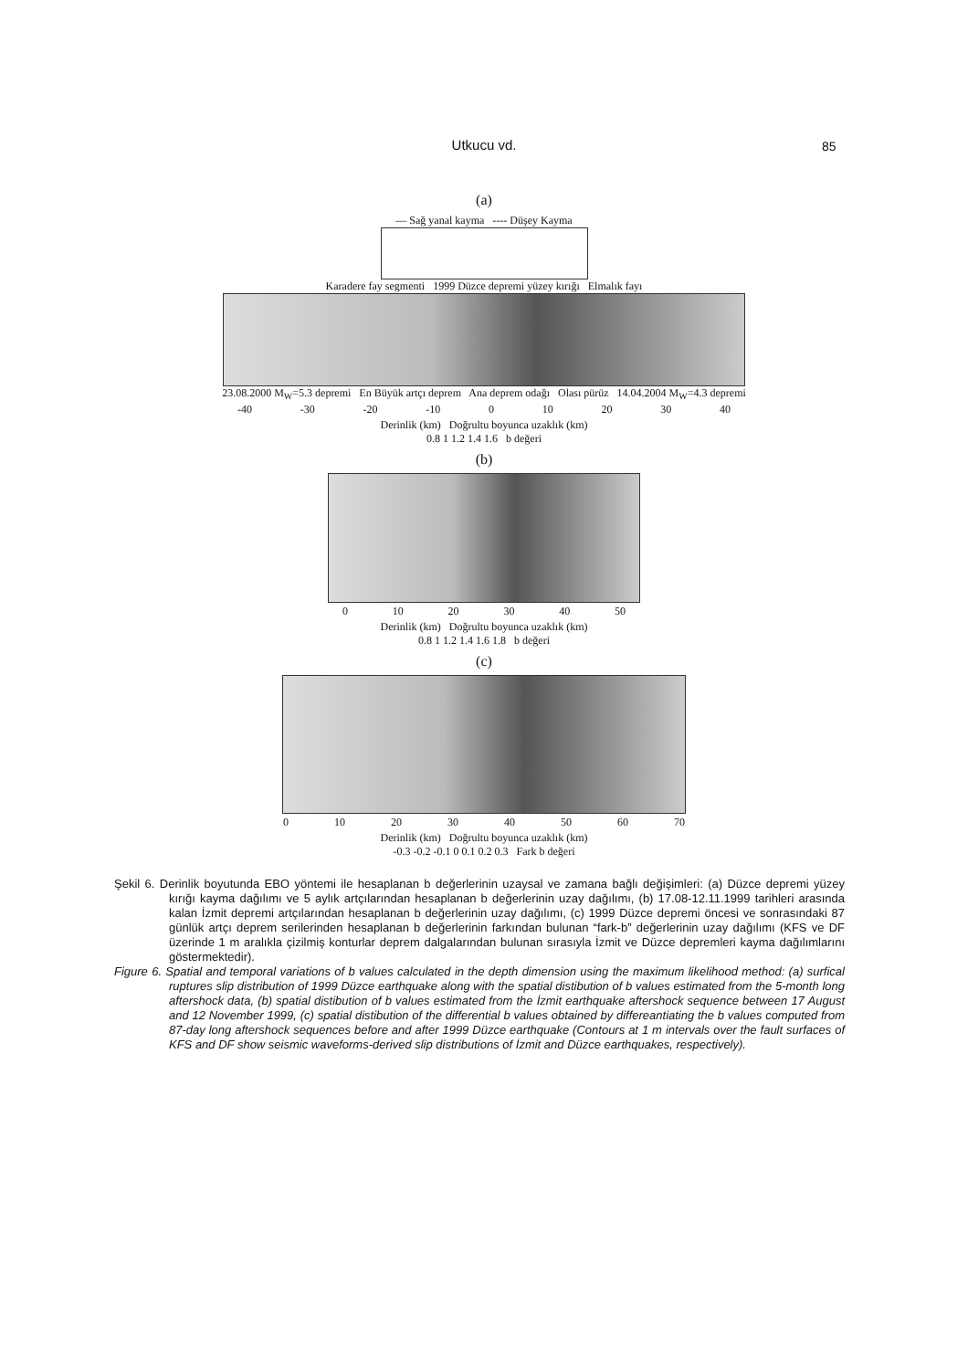Utkucu vd. 85
(a)
— Sağ yanal kayma ---- Düşey Kayma
Karadere fay segmenti 1999 Düzce depremi yüzey kırığı Elmalık fayı
23.08.2000 M<sub>W</sub>=5.3 depremi En Büyük artçı deprem Ana deprem odağı Olası pürüz 14.04.2004 M<sub>W</sub>=4.3 depremi
-40 -30 -20 -10 0 10 20 30 40
Derinlik (km) Doğrultu boyunca uzaklık (km)
0.8 1 1.2 1.4 1.6 b değeri
(b)
0 10 20 30 40 50
Derinlik (km) Doğrultu boyunca uzaklık (km)
0.8 1 1.2 1.4 1.6 1.8 b değeri
(c)
0 10 20 30 40 50 60 70
Derinlik (km) Doğrultu boyunca uzaklık (km)
-0.3 -0.2 -0.1 0 0.1 0.2 0.3 Fark b değeri
Şekil 6. Derinlik boyutunda EBO yöntemi ile hesaplanan b değerlerinin uzaysal ve zamana bağlı değişimleri: (a) Düzce depremi yüzey kırığı kayma dağılımı ve 5 aylık artçılarından hesaplanan b değerlerinin uzay dağılımı, (b) 17.08-12.11.1999 tarihleri arasında kalan İzmit depremi artçılarından hesaplanan b değerlerinin uzay dağılımı, (c) 1999 Düzce depremi öncesi ve sonrasındaki 87 günlük artçı deprem serilerinden hesaplanan b değerlerinin farkından bulunan “fark-b” değerlerinin uzay dağılımı (KFS ve DF üzerinde 1 m aralıkla çizilmiş konturlar deprem dalgalarından bulunan sırasıyla İzmit ve Düzce depremleri kayma dağılımlarını göstermektedir).
Figure 6. Spatial and temporal variations of b values calculated in the depth dimension using the maximum likelihood method: (a) surfical ruptures slip distribution of 1999 Düzce earthquake along with the spatial distibution of b values estimated from the 5-month long aftershock data, (b) spatial distibution of b values estimated from the İzmit earthquake aftershock sequence between 17 August and 12 November 1999, (c) spatial distibution of the differential b values obtained by differeantiating the b values computed from 87-day long aftershock sequences before and after 1999 Düzce earthquake (Contours at 1 m intervals over the fault surfaces of KFS and DF show seismic waveforms-derived slip distributions of İzmit and Düzce earthquakes, respectively).